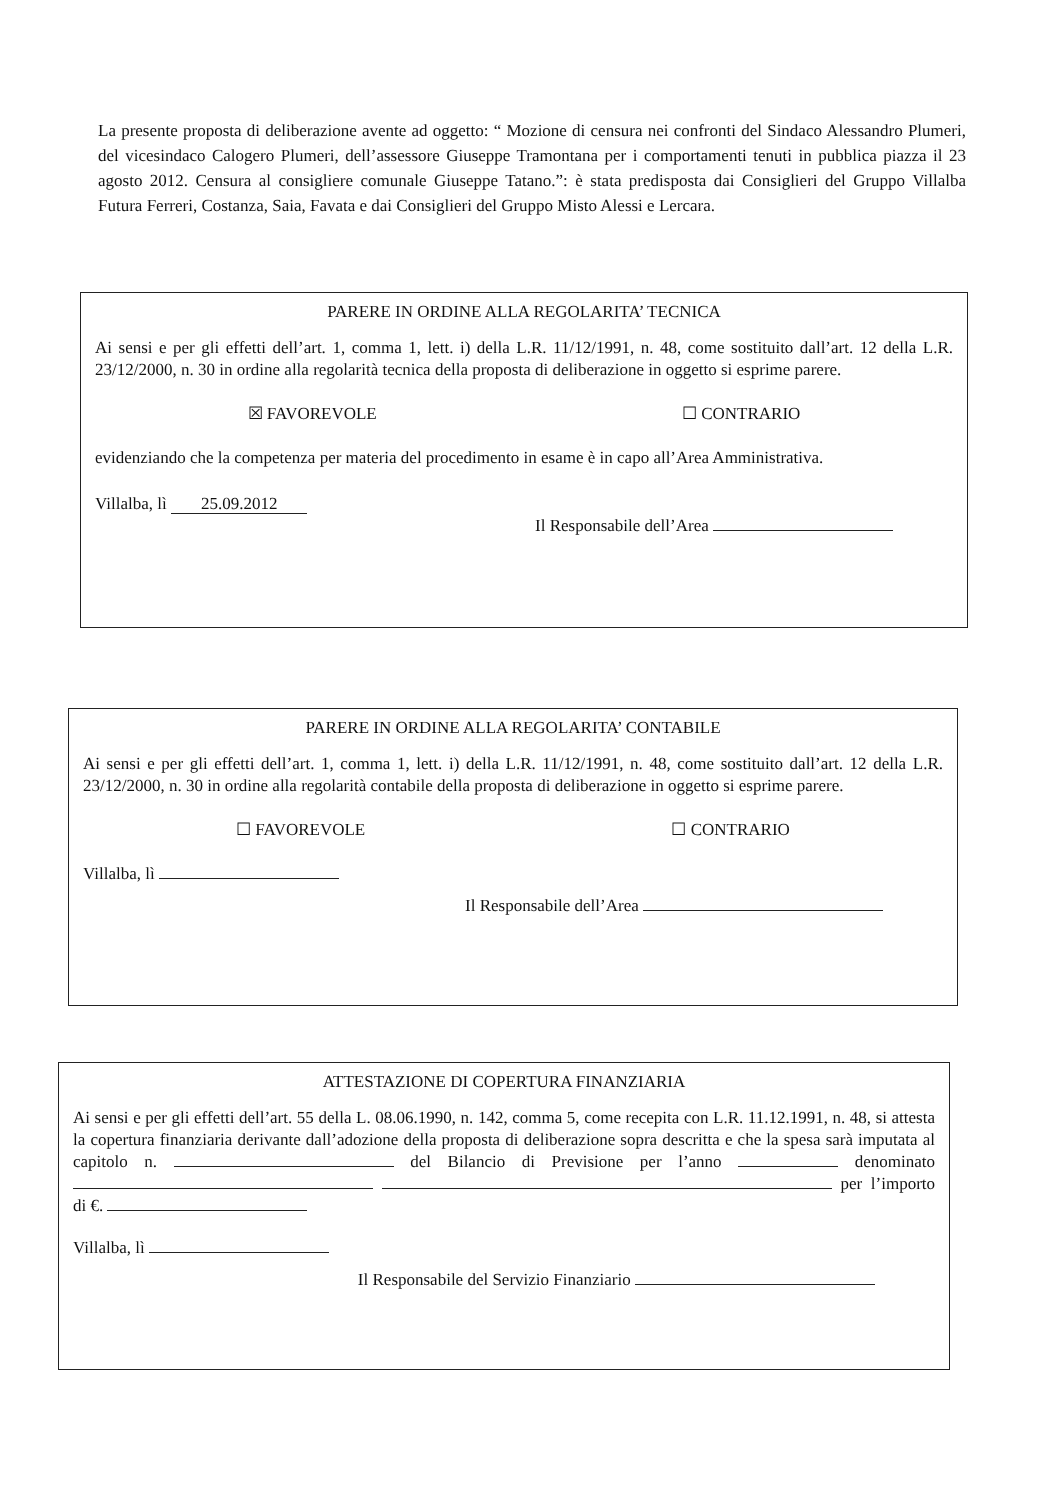La presente proposta di deliberazione avente ad oggetto: “ Mozione di censura nei confronti del Sindaco Alessandro Plumeri, del vicesindaco Calogero Plumeri, dell’assessore Giuseppe Tramontana per i comportamenti tenuti in pubblica piazza il 23 agosto 2012. Censura al consigliere comunale Giuseppe Tatano.”: è stata predisposta dai Consiglieri del Gruppo Villalba Futura Ferreri, Costanza, Saia, Favata e dai Consiglieri del Gruppo Misto Alessi e Lercara.
PARERE IN ORDINE ALLA REGOLARITA’ TECNICA
Ai sensi e per gli effetti dell’art. 1, comma 1, lett. i) della L.R. 11/12/1991, n. 48, come sostituito dall’art. 12 della L.R. 23/12/2000, n. 30 in ordine alla regolarità tecnica della proposta di deliberazione in oggetto si esprime parere.
☒ FAVOREVOLE ☐ CONTRARIO
evidenziando che la competenza per materia del procedimento in esame è in capo all’Area Amministrativa.
Villalba, lì 25.09.2012
Il Responsabile dell’Area
PARERE IN ORDINE ALLA REGOLARITA’ CONTABILE
Ai sensi e per gli effetti dell’art. 1, comma 1, lett. i) della L.R. 11/12/1991, n. 48, come sostituito dall’art. 12 della L.R. 23/12/2000, n. 30 in ordine alla regolarità contabile della proposta di deliberazione in oggetto si esprime parere.
☐ FAVOREVOLE ☐ CONTRARIO
Villalba, lì
Il Responsabile dell’Area
ATTESTAZIONE DI COPERTURA FINANZIARIA
Ai sensi e per gli effetti dell’art. 55 della L. 08.06.1990, n. 142, comma 5, come recepita con L.R. 11.12.1991, n. 48, si attesta la copertura finanziaria derivante dall’adozione della proposta di deliberazione sopra descritta e che la spesa sarà imputata al capitolo n. del Bilancio di Previsione per l’anno denominato per l’importo di €.
Villalba, lì
Il Responsabile del Servizio Finanziario